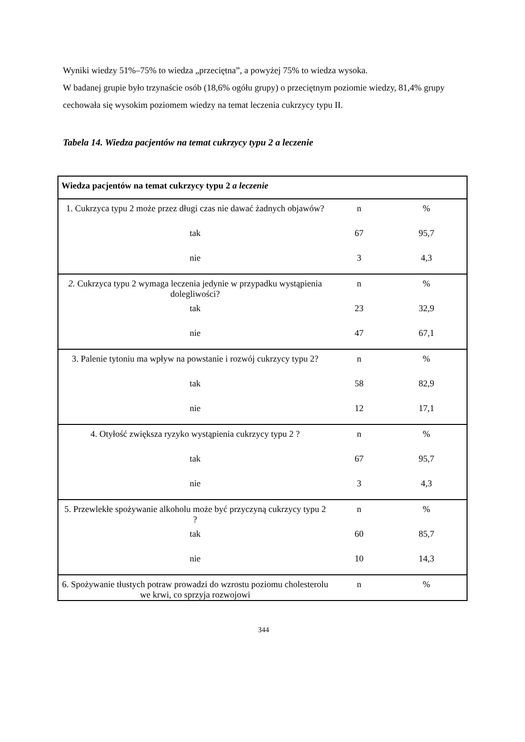Wyniki wiedzy 51%–75% to wiedza „przeciętna”, a powyżej 75% to wiedza wysoka.
W badanej grupie było trzynaście osób (18,6% ogółu grupy) o przeciętnym poziomie wiedzy, 81,4% grupy cechowała się wysokim poziomem wiedzy na temat leczenia cukrzycy typu II.
Tabela 14. Wiedza pacjentów na temat cukrzycy typu 2 a leczenie
| Wiedza pacjentów na temat cukrzycy typu 2 a leczenie | | |
| 1. Cukrzyca typu 2 może przez długi czas nie dawać żadnych objawów? | n | % |
| tak | 67 | 95,7 |
| nie | 3 | 4,3 |
| 2. Cukrzyca typu 2 wymaga leczenia jedynie w przypadku wystąpienia dolegliwości? | n | % |
| tak | 23 | 32,9 |
| nie | 47 | 67,1 |
| 3. Palenie tytoniu ma wpływ na powstanie i rozwój cukrzycy typu 2? | n | % |
| tak | 58 | 82,9 |
| nie | 12 | 17,1 |
| 4. Otyłość zwiększa ryzyko wystąpienia cukrzycy typu 2 ? | n | % |
| tak | 67 | 95,7 |
| nie | 3 | 4,3 |
| 5. Przewlekłe spożywanie alkoholu może być przyczyną cukrzycy typu 2 ? | n | % |
| tak | 60 | 85,7 |
| nie | 10 | 14,3 |
| 6. Spożywanie tłustych potraw prowadzi do wzrostu poziomu cholesterolu we krwi, co sprzyja rozwojowi | n | % |
344